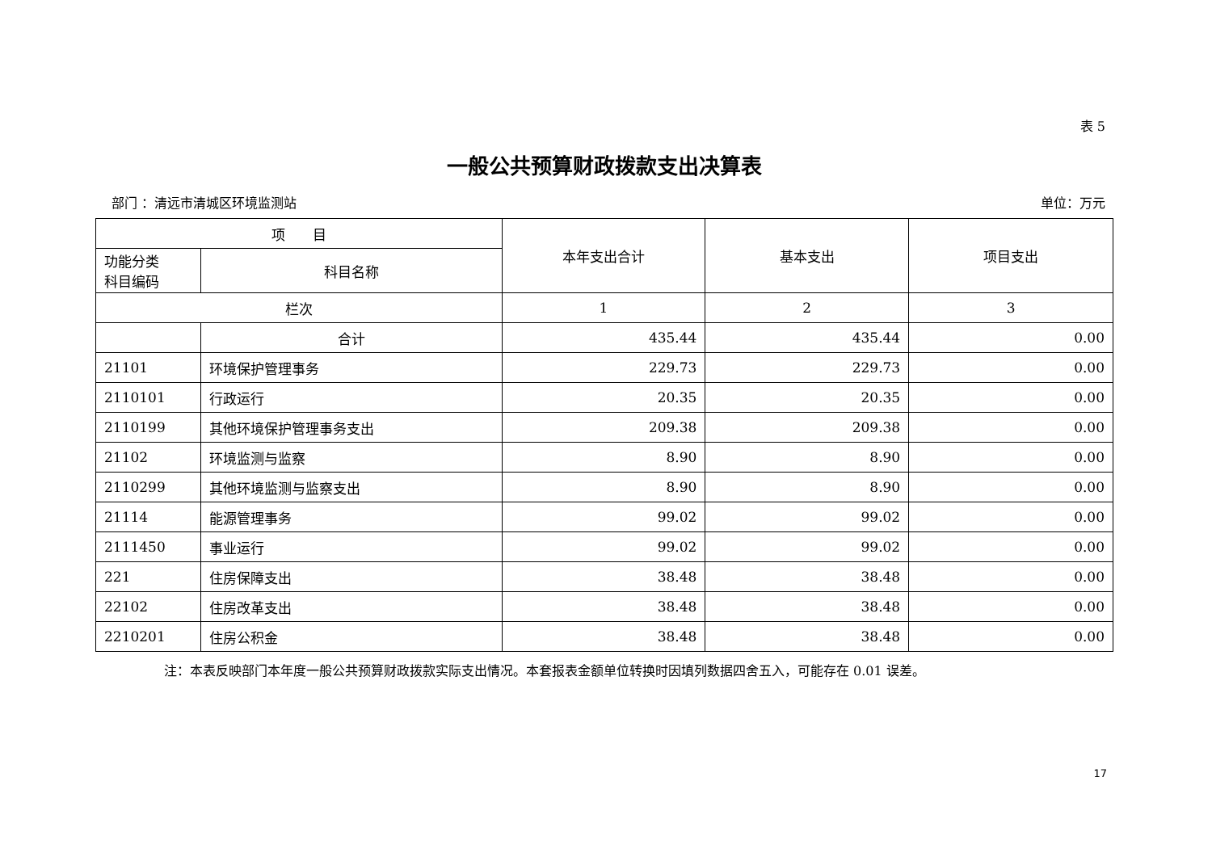表 5
一般公共预算财政拨款支出决算表
部门 ：清远市清城区环境监测站 单位：万元
| 项 目 | | 本年支出合计 | 基本支出 | 项目支出 |
| --- | --- | --- | --- | --- |
| 功能分类 科目编码 | 科目名称 | | | |
| 栏次 | | 1 | 2 | 3 |
| | 合计 | 435.44 | 435.44 | 0.00 |
| 21101 | 环境保护管理事务 | 229.73 | 229.73 | 0.00 |
| 2110101 | 行政运行 | 20.35 | 20.35 | 0.00 |
| 2110199 | 其他环境保护管理事务支出 | 209.38 | 209.38 | 0.00 |
| 21102 | 环境监测与监察 | 8.90 | 8.90 | 0.00 |
| 2110299 | 其他环境监测与监察支出 | 8.90 | 8.90 | 0.00 |
| 21114 | 能源管理事务 | 99.02 | 99.02 | 0.00 |
| 2111450 | 事业运行 | 99.02 | 99.02 | 0.00 |
| 221 | 住房保障支出 | 38.48 | 38.48 | 0.00 |
| 22102 | 住房改革支出 | 38.48 | 38.48 | 0.00 |
| 2210201 | 住房公积金 | 38.48 | 38.48 | 0.00 |
注：本表反映部门本年度一般公共预算财政拨款实际支出情况。本套报表金额单位转换时因填列数据四舍五入，可能存在 0.01 误差。
17